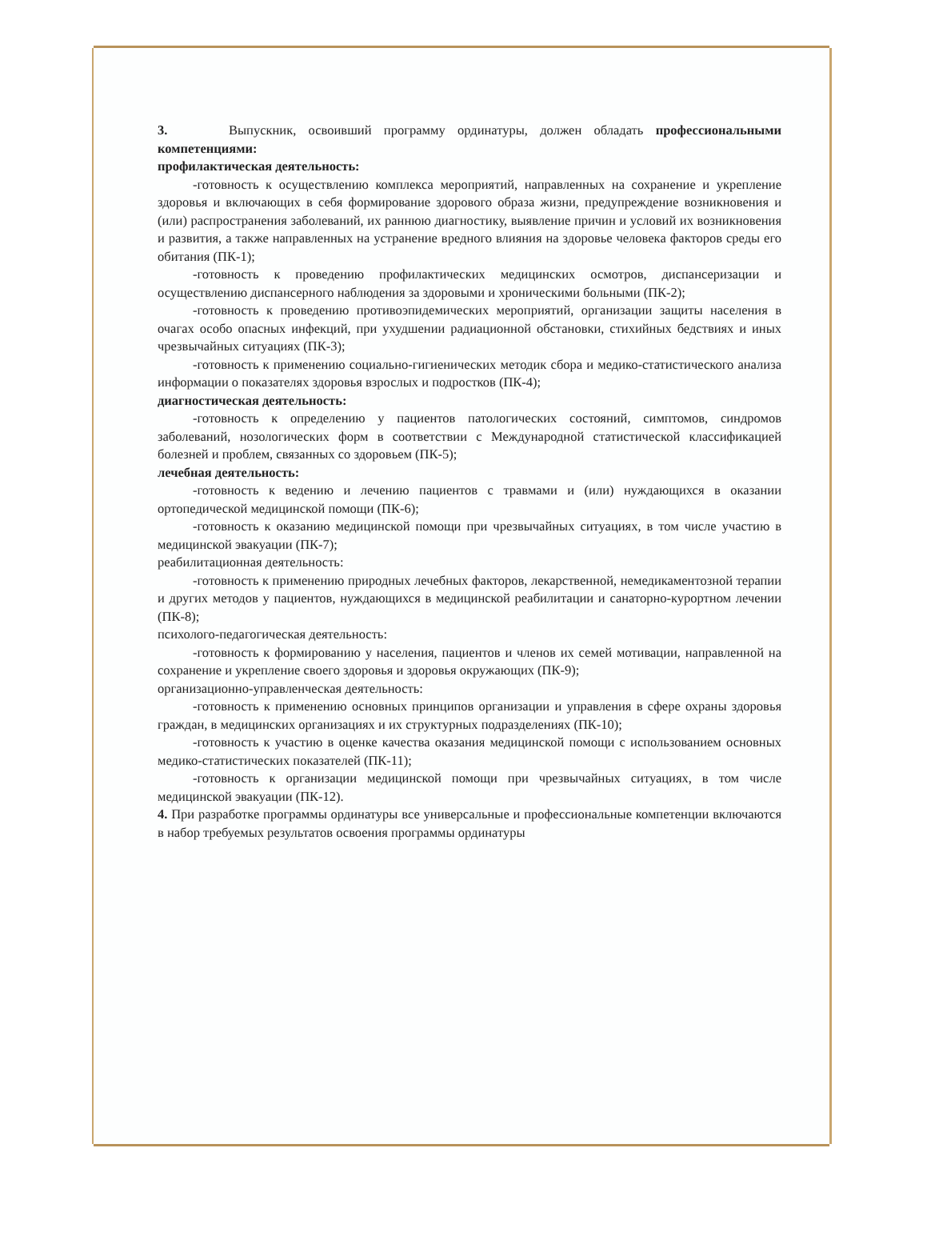3. Выпускник, освоивший программу ординатуры, должен обладать профессиональными компетенциями:
профилактическая деятельность:
-готовность к осуществлению комплекса мероприятий, направленных на сохранение и укрепление здоровья и включающих в себя формирование здорового образа жизни, предупреждение возникновения и (или) распространения заболеваний, их раннюю диагностику, выявление причин и условий их возникновения и развития, а также направленных на устранение вредного влияния на здоровье человека факторов среды его обитания (ПК-1);
-готовность к проведению профилактических медицинских осмотров, диспансеризации и осуществлению диспансерного наблюдения за здоровыми и хроническими больными (ПК-2);
-готовность к проведению противоэпидемических мероприятий, организации защиты населения в очагах особо опасных инфекций, при ухудшении радиационной обстановки, стихийных бедствиях и иных чрезвычайных ситуациях (ПК-3);
-готовность к применению социально-гигиенических методик сбора и медико-статистического анализа информации о показателях здоровья взрослых и подростков (ПК-4);
диагностическая деятельность:
-готовность к определению у пациентов патологических состояний, симптомов, синдромов заболеваний, нозологических форм в соответствии с Международной статистической классификацией болезней и проблем, связанных со здоровьем (ПК-5);
лечебная деятельность:
-готовность к ведению и лечению пациентов с травмами и (или) нуждающихся в оказании ортопедической медицинской помощи (ПК-6);
-готовность к оказанию медицинской помощи при чрезвычайных ситуациях, в том числе участию в медицинской эвакуации (ПК-7);
реабилитационная деятельность:
-готовность к применению природных лечебных факторов, лекарственной, немедикаментозной терапии и других методов у пациентов, нуждающихся в медицинской реабилитации и санаторно-курортном лечении (ПК-8);
психолого-педагогическая деятельность:
-готовность к формированию у населения, пациентов и членов их семей мотивации, направленной на сохранение и укрепление своего здоровья и здоровья окружающих (ПК-9);
организационно-управленческая деятельность:
-готовность к применению основных принципов организации и управления в сфере охраны здоровья граждан, в медицинских организациях и их структурных подразделениях (ПК-10);
-готовность к участию в оценке качества оказания медицинской помощи с использованием основных медико-статистических показателей (ПК-11);
-готовность к организации медицинской помощи при чрезвычайных ситуациях, в том числе медицинской эвакуации (ПК-12).
4. При разработке программы ординатуры все универсальные и профессиональные компетенции включаются в набор требуемых результатов освоения программы ординатуры